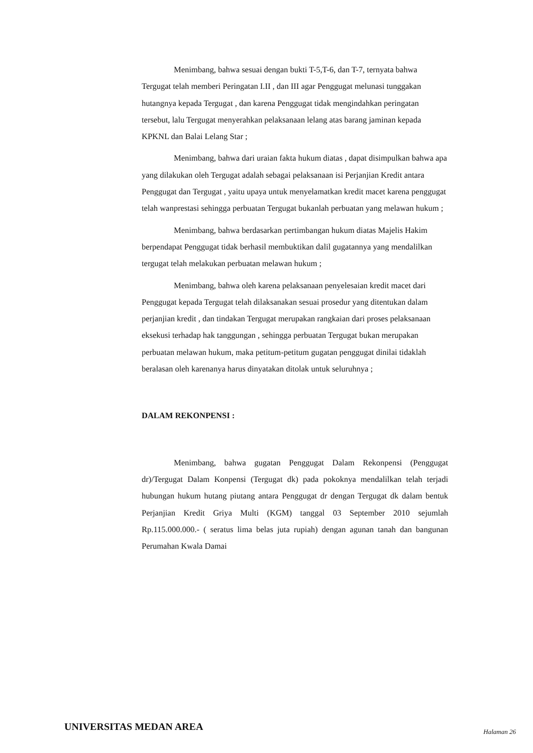Menimbang, bahwa sesuai dengan bukti T-5,T-6, dan T-7, ternyata bahwa Tergugat telah memberi Peringatan I.II , dan III agar Penggugat melunasi tunggakan hutangnya kepada Tergugat , dan karena Penggugat tidak mengindahkan peringatan tersebut, lalu Tergugat menyerahkan pelaksanaan lelang atas barang jaminan kepada KPKNL dan Balai Lelang Star ;
Menimbang, bahwa dari uraian fakta hukum diatas , dapat disimpulkan bahwa apa yang dilakukan oleh Tergugat adalah sebagai pelaksanaan isi Perjanjian Kredit antara Penggugat dan Tergugat , yaitu upaya untuk menyelamatkan kredit macet karena penggugat telah wanprestasi sehingga perbuatan Tergugat bukanlah perbuatan yang melawan hukum ;
Menimbang, bahwa berdasarkan pertimbangan hukum diatas Majelis Hakim berpendapat Penggugat tidak berhasil membuktikan dalil gugatannya yang mendalilkan tergugat telah melakukan perbuatan melawan hukum ;
Menimbang, bahwa oleh karena pelaksanaan penyelesaian kredit macet dari Penggugat kepada Tergugat telah dilaksanakan sesuai prosedur yang ditentukan dalam perjanjian kredit , dan tindakan Tergugat merupakan rangkaian dari proses pelaksanaan eksekusi terhadap hak tanggungan , sehingga perbuatan Tergugat bukan merupakan perbuatan melawan hukum, maka petitum-petitum gugatan penggugat dinilai tidaklah beralasan oleh karenanya harus dinyatakan ditolak untuk seluruhnya ;
DALAM REKONPENSI :
Menimbang, bahwa gugatan Penggugat Dalam Rekonpensi (Penggugat dr)/Tergugat Dalam Konpensi (Tergugat dk) pada pokoknya mendalilkan telah terjadi hubungan hukum hutang piutang antara Penggugat dr dengan Tergugat dk dalam bentuk Perjanjian Kredit Griya Multi (KGM) tanggal 03 September 2010 sejumlah Rp.115.000.000.- ( seratus lima belas juta rupiah) dengan agunan tanah dan bangunan Perumahan Kwala Damai
UNIVERSITAS MEDAN AREA Halaman 26